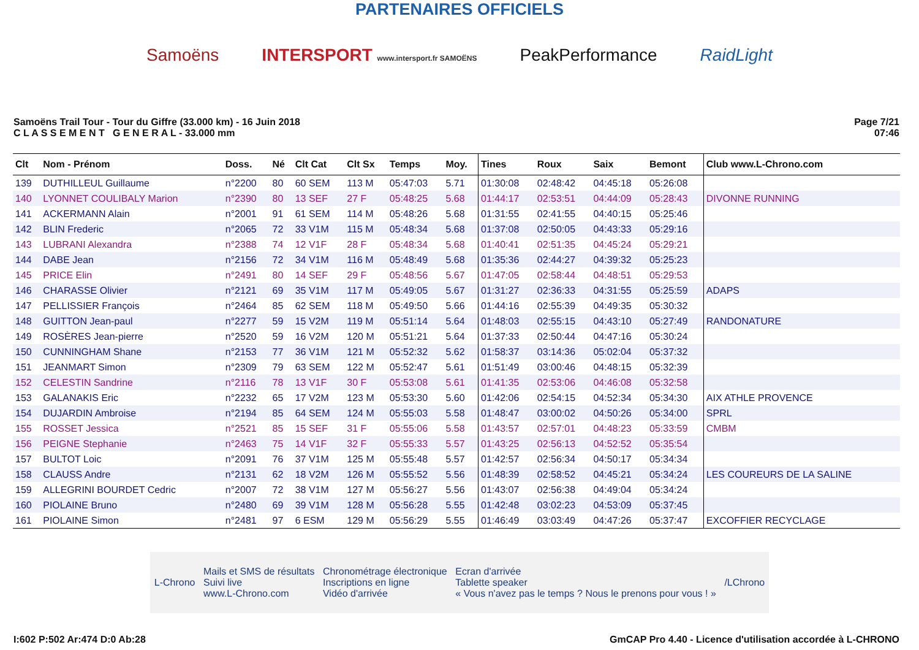PARTENAIRES OFFICIELS
Samoëns INTERSPORT www.intersport.fr SAMOËNS PeakPerformance RaidLight
Samoëns Trail Tour - Tour du Giffre (33.000 km) - 16 Juin 2018
C L A S S E M E N T G E N E R A L - 33.000 mm
Page 7/21
07:46
| Clt | Nom - Prénom | Doss. | Né | Clt Cat | Clt Sx | Temps | Moy. | Tines | Roux | Saix | Bemont | Club www.L-Chrono.com |
| --- | --- | --- | --- | --- | --- | --- | --- | --- | --- | --- | --- | --- |
| 139 | DUTHILLEUL Guillaume | n°2200 | 80 | 60 SEM | 113 M | 05:47:03 | 5.71 | 01:30:08 | 02:48:42 | 04:45:18 | 05:26:08 | |
| 140 | LYONNET COULIBALY Marion | n°2390 | 80 | 13 SEF | 27 F | 05:48:25 | 5.68 | 01:44:17 | 02:53:51 | 04:44:09 | 05:28:43 | DIVONNE RUNNING |
| 141 | ACKERMANN Alain | n°2001 | 91 | 61 SEM | 114 M | 05:48:26 | 5.68 | 01:31:55 | 02:41:55 | 04:40:15 | 05:25:46 | |
| 142 | BLIN Frederic | n°2065 | 72 | 33 V1M | 115 M | 05:48:34 | 5.68 | 01:37:08 | 02:50:05 | 04:43:33 | 05:29:16 | |
| 143 | LUBRANI Alexandra | n°2388 | 74 | 12 V1F | 28 F | 05:48:34 | 5.68 | 01:40:41 | 02:51:35 | 04:45:24 | 05:29:21 | |
| 144 | DABE Jean | n°2156 | 72 | 34 V1M | 116 M | 05:48:49 | 5.68 | 01:35:36 | 02:44:27 | 04:39:32 | 05:25:23 | |
| 145 | PRICE Elin | n°2491 | 80 | 14 SEF | 29 F | 05:48:56 | 5.67 | 01:47:05 | 02:58:44 | 04:48:51 | 05:29:53 | |
| 146 | CHARASSE Olivier | n°2121 | 69 | 35 V1M | 117 M | 05:49:05 | 5.67 | 01:31:27 | 02:36:33 | 04:31:55 | 05:25:59 | ADAPS |
| 147 | PELLISSIER François | n°2464 | 85 | 62 SEM | 118 M | 05:49:50 | 5.66 | 01:44:16 | 02:55:39 | 04:49:35 | 05:30:32 | |
| 148 | GUITTON Jean-paul | n°2277 | 59 | 15 V2M | 119 M | 05:51:14 | 5.64 | 01:48:03 | 02:55:15 | 04:43:10 | 05:27:49 | RANDONATURE |
| 149 | ROSÈRES Jean-pierre | n°2520 | 59 | 16 V2M | 120 M | 05:51:21 | 5.64 | 01:37:33 | 02:50:44 | 04:47:16 | 05:30:24 | |
| 150 | CUNNINGHAM Shane | n°2153 | 77 | 36 V1M | 121 M | 05:52:32 | 5.62 | 01:58:37 | 03:14:36 | 05:02:04 | 05:37:32 | |
| 151 | JEANMART Simon | n°2309 | 79 | 63 SEM | 122 M | 05:52:47 | 5.61 | 01:51:49 | 03:00:46 | 04:48:15 | 05:32:39 | |
| 152 | CELESTIN Sandrine | n°2116 | 78 | 13 V1F | 30 F | 05:53:08 | 5.61 | 01:41:35 | 02:53:06 | 04:46:08 | 05:32:58 | |
| 153 | GALANAKIS Eric | n°2232 | 65 | 17 V2M | 123 M | 05:53:30 | 5.60 | 01:42:06 | 02:54:15 | 04:52:34 | 05:34:30 | AIX ATHLE PROVENCE |
| 154 | DUJARDIN Ambroise | n°2194 | 85 | 64 SEM | 124 M | 05:55:03 | 5.58 | 01:48:47 | 03:00:02 | 04:50:26 | 05:34:00 | SPRL |
| 155 | ROSSET Jessica | n°2521 | 85 | 15 SEF | 31 F | 05:55:06 | 5.58 | 01:43:57 | 02:57:01 | 04:48:23 | 05:33:59 | CMBM |
| 156 | PEIGNE Stephanie | n°2463 | 75 | 14 V1F | 32 F | 05:55:33 | 5.57 | 01:43:25 | 02:56:13 | 04:52:52 | 05:35:54 | |
| 157 | BULTOT Loic | n°2091 | 76 | 37 V1M | 125 M | 05:55:48 | 5.57 | 01:42:57 | 02:56:34 | 04:50:17 | 05:34:34 | |
| 158 | CLAUSS Andre | n°2131 | 62 | 18 V2M | 126 M | 05:55:52 | 5.56 | 01:48:39 | 02:58:52 | 04:45:21 | 05:34:24 | LES COUREURS DE LA SALINE |
| 159 | ALLEGRINI BOURDET Cedric | n°2007 | 72 | 38 V1M | 127 M | 05:56:27 | 5.56 | 01:43:07 | 02:56:38 | 04:49:04 | 05:34:24 | |
| 160 | PIOLAINE Bruno | n°2480 | 69 | 39 V1M | 128 M | 05:56:28 | 5.55 | 01:42:48 | 03:02:23 | 04:53:09 | 05:37:45 | |
| 161 | PIOLAINE Simon | n°2481 | 97 | 6 ESM | 129 M | 05:56:29 | 5.55 | 01:46:49 | 03:03:49 | 04:47:26 | 05:37:47 | EXCOFFIER RECYCLAGE |
L-Chrono Mails et SMS de résultats
Suivi live
www.L-Chrono.com Chronométrage électronique
Inscriptions en ligne
Vidéo d'arrivée Ecran d'arrivée
Tablette speaker
« Vous n'avez pas le temps ? Nous le prenons pour vous ! » /LChrono
I:602 P:502 Ar:474 D:0 Ab:28 GmCAP Pro 4.40 - Licence d'utilisation accordée à L-CHRONO